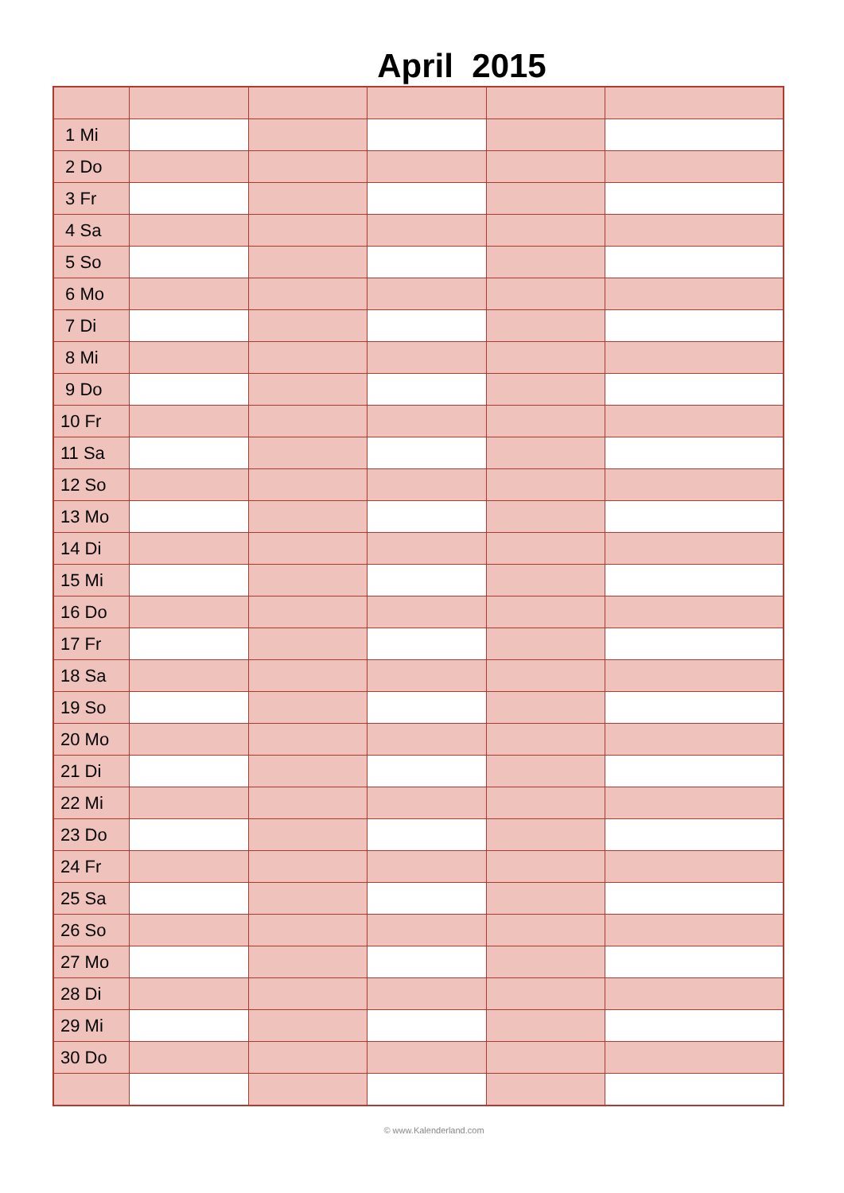April 2015
| 1 Mi | | | | | |
| 2 Do | | | | | |
| 3 Fr | | | | | |
| 4 Sa | | | | | |
| 5 So | | | | | |
| 6 Mo | | | | | |
| 7 Di | | | | | |
| 8 Mi | | | | | |
| 9 Do | | | | | |
| 10 Fr | | | | | |
| 11 Sa | | | | | |
| 12 So | | | | | |
| 13 Mo | | | | | |
| 14 Di | | | | | |
| 15 Mi | | | | | |
| 16 Do | | | | | |
| 17 Fr | | | | | |
| 18 Sa | | | | | |
| 19 So | | | | | |
| 20 Mo | | | | | |
| 21 Di | | | | | |
| 22 Mi | | | | | |
| 23 Do | | | | | |
| 24 Fr | | | | | |
| 25 Sa | | | | | |
| 26 So | | | | | |
| 27 Mo | | | | | |
| 28 Di | | | | | |
| 29 Mi | | | | | |
| 30 Do | | | | | |
© www.Kalenderland.com